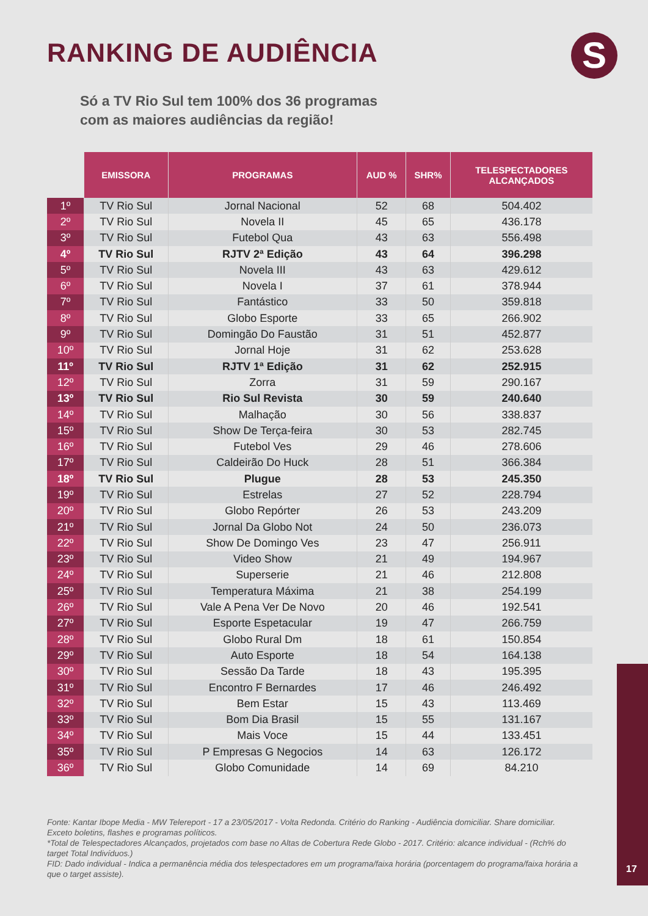RANKING DE AUDIÊNCIA S
Só a TV Rio Sul tem 100% dos 36 programas
com as maiores audiências da região!
| | EMISSORA | PROGRAMAS | AUD % | SHR% | TELESPECTADORES ALCANÇADOS |
| --- | --- | --- | --- | --- | --- |
| 1º | TV Rio Sul | Jornal Nacional | 52 | 68 | 504.402 |
| 2º | TV Rio Sul | Novela II | 45 | 65 | 436.178 |
| 3º | TV Rio Sul | Futebol Qua | 43 | 63 | 556.498 |
| 4º | TV Rio Sul | RJTV 2ª Edição | 43 | 64 | 396.298 |
| 5º | TV Rio Sul | Novela III | 43 | 63 | 429.612 |
| 6º | TV Rio Sul | Novela I | 37 | 61 | 378.944 |
| 7º | TV Rio Sul | Fantástico | 33 | 50 | 359.818 |
| 8º | TV Rio Sul | Globo Esporte | 33 | 65 | 266.902 |
| 9º | TV Rio Sul | Domingão Do Faustão | 31 | 51 | 452.877 |
| 10º | TV Rio Sul | Jornal Hoje | 31 | 62 | 253.628 |
| 11º | TV Rio Sul | RJTV 1ª Edição | 31 | 62 | 252.915 |
| 12º | TV Rio Sul | Zorra | 31 | 59 | 290.167 |
| 13º | TV Rio Sul | Rio Sul Revista | 30 | 59 | 240.640 |
| 14º | TV Rio Sul | Malhação | 30 | 56 | 338.837 |
| 15º | TV Rio Sul | Show De Terça-feira | 30 | 53 | 282.745 |
| 16º | TV Rio Sul | Futebol Ves | 29 | 46 | 278.606 |
| 17º | TV Rio Sul | Caldeirão Do Huck | 28 | 51 | 366.384 |
| 18º | TV Rio Sul | Plugue | 28 | 53 | 245.350 |
| 19º | TV Rio Sul | Estrelas | 27 | 52 | 228.794 |
| 20º | TV Rio Sul | Globo Repórter | 26 | 53 | 243.209 |
| 21º | TV Rio Sul | Jornal Da Globo Not | 24 | 50 | 236.073 |
| 22º | TV Rio Sul | Show De Domingo Ves | 23 | 47 | 256.911 |
| 23º | TV Rio Sul | Video Show | 21 | 49 | 194.967 |
| 24º | TV Rio Sul | Superserie | 21 | 46 | 212.808 |
| 25º | TV Rio Sul | Temperatura Máxima | 21 | 38 | 254.199 |
| 26º | TV Rio Sul | Vale A Pena Ver De Novo | 20 | 46 | 192.541 |
| 27º | TV Rio Sul | Esporte Espetacular | 19 | 47 | 266.759 |
| 28º | TV Rio Sul | Globo Rural Dm | 18 | 61 | 150.854 |
| 29º | TV Rio Sul | Auto Esporte | 18 | 54 | 164.138 |
| 30º | TV Rio Sul | Sessão Da Tarde | 18 | 43 | 195.395 |
| 31º | TV Rio Sul | Encontro F Bernardes | 17 | 46 | 246.492 |
| 32º | TV Rio Sul | Bem Estar | 15 | 43 | 113.469 |
| 33º | TV Rio Sul | Bom Dia Brasil | 15 | 55 | 131.167 |
| 34º | TV Rio Sul | Mais Voce | 15 | 44 | 133.451 |
| 35º | TV Rio Sul | P Empresas G Negocios | 14 | 63 | 126.172 |
| 36º | TV Rio Sul | Globo Comunidade | 14 | 69 | 84.210 |
Fonte: Kantar Ibope Media - MW Telereport - 17 a 23/05/2017 - Volta Redonda. Critério do Ranking - Audiência domiciliar. Share domiciliar. Exceto boletins, flashes e programas políticos.
*Total de Telespectadores Alcançados, projetados com base no Altas de Cobertura Rede Globo - 2017. Critério: alcance individual - (Rch% do target Total Indivíduos.)
FID: Dado individual - Indica a permanência média dos telespectadores em um programa/faixa horária (porcentagem do programa/faixa horária a que o target assiste).
17